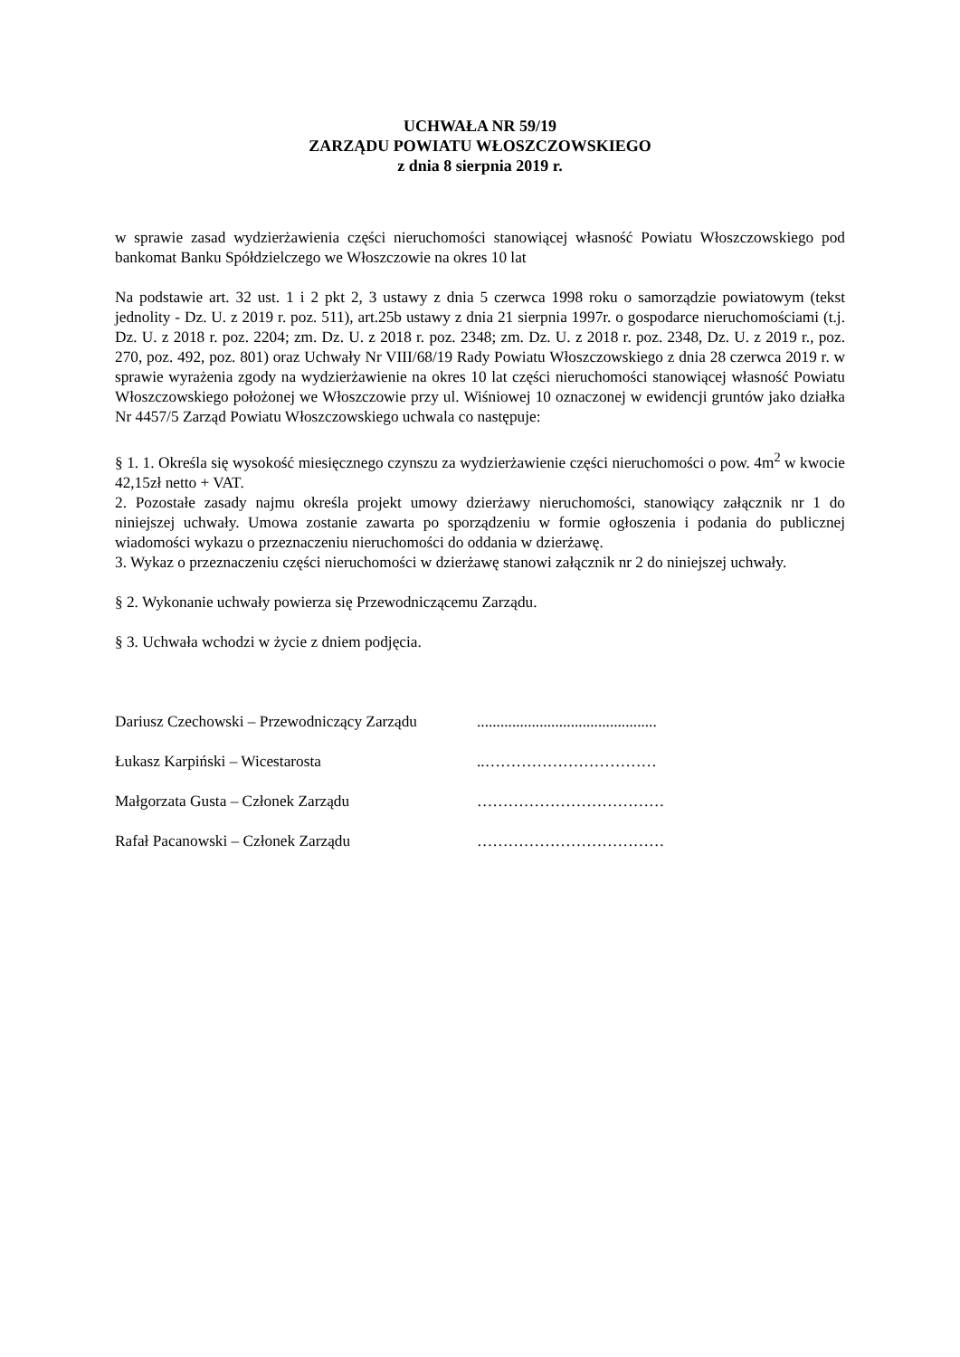UCHWAŁA NR 59/19
ZARZĄDU POWIATU WŁOSZCZOWSKIEGO
z dnia 8 sierpnia 2019 r.
w sprawie zasad wydzierżawienia części nieruchomości stanowiącej własność Powiatu Włoszczowskiego pod bankomat Banku Spółdzielczego we Włoszczowie na okres 10 lat
Na podstawie art. 32 ust. 1 i 2 pkt 2, 3 ustawy z dnia 5 czerwca 1998 roku o samorządzie powiatowym (tekst jednolity - Dz. U. z 2019 r. poz. 511), art.25b ustawy z dnia 21 sierpnia 1997r. o gospodarce nieruchomościami (t.j. Dz. U. z 2018 r. poz. 2204; zm. Dz. U. z 2018 r. poz. 2348; zm. Dz. U. z 2018 r. poz. 2348, Dz. U. z 2019 r., poz. 270, poz. 492, poz. 801) oraz Uchwały Nr VIII/68/19 Rady Powiatu Włoszczowskiego z dnia 28 czerwca 2019 r. w sprawie wyrażenia zgody na wydzierżawienie na okres 10 lat części nieruchomości stanowiącej własność Powiatu Włoszczowskiego położonej we Włoszczowie przy ul. Wiśniowej 10 oznaczonej w ewidencji gruntów jako działka Nr 4457/5 Zarząd Powiatu Włoszczowskiego uchwala co następuje:
§ 1. 1. Określa się wysokość miesięcznego czynszu za wydzierżawienie części nieruchomości o pow. 4m<sup>2</sup> w kwocie 42,15zł netto + VAT.
2. Pozostałe zasady najmu określa projekt umowy dzierżawy nieruchomości, stanowiący załącznik nr 1 do niniejszej uchwały. Umowa zostanie zawarta po sporządzeniu w formie ogłoszenia i podania do publicznej wiadomości wykazu o przeznaczeniu nieruchomości do oddania w dzierżawę.
3. Wykaz o przeznaczeniu części nieruchomości w dzierżawę stanowi załącznik nr 2 do niniejszej uchwały.
§ 2. Wykonanie uchwały powierza się Przewodniczącemu Zarządu.
§ 3. Uchwała wchodzi w życie z dniem podjęcia.
Dariusz Czechowski – Przewodniczący Zarządu ..............................................
Łukasz Karpiński – Wicestarosta ..……………………………
Małgorzata Gusta – Członek Zarządu ………………………………
Rafał Pacanowski – Członek Zarządu ………………………………